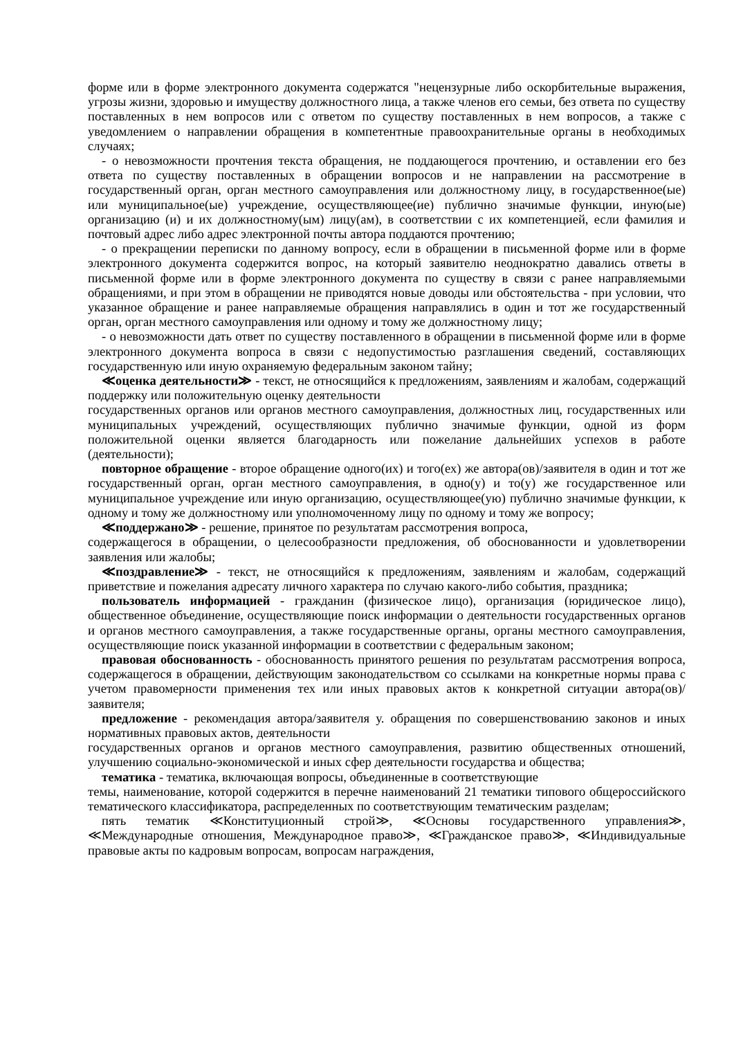форме или в форме электронного документа содержатся "нецензурные либо оскорбительные выражения, угрозы жизни, здоровью и имуществу должностного лица, а также членов его семьи, без ответа по существу поставленных в нем вопросов или с ответом по существу поставленных в нем вопросов, а также с уведомлением о направлении обращения в компетентные правоохранительные органы в необходимых случаях;
- о невозможности прочтения текста обращения, не поддающегося прочтению, и оставлении его без ответа по существу поставленных в обращении вопросов и не направлении на рассмотрение в государственный орган, орган местного самоуправления или должностному лицу, в государственное(ые) или муниципальное(ые) учреждение, осуществляющее(ие) публично значимые функции, иную(ые) организацию (и) и их должностному(ым) лицу(ам), в соответствии с их компетенцией, если фамилия и почтовый адрес либо адрес электронной почты автора поддаются прочтению;
- о прекращении переписки по данному вопросу, если в обращении в письменной форме или в форме электронного документа содержится вопрос, на который заявителю неоднократно давались ответы в письменной форме или в форме электронного документа по существу в связи с ранее направляемыми обращениями, и при этом в обращении не приводятся новые доводы или обстоятельства - при условии, что указанное обращение и ранее направляемые обращения направлялись в один и тот же государственный орган, орган местного самоуправления или одному и тому же должностному лицу;
- о невозможности дать ответ по существу поставленного в обращении в письменной форме или в форме электронного документа вопроса в связи с недопустимостью разглашения сведений, составляющих государственную или иную охраняемую федеральным законом тайну;
≪оценка деятельности≫ - текст, не относящийся к предложениям, заявлениям и жалобам, содержащий поддержку или положительную оценку деятельности
государственных органов или органов местного самоуправления, должностных лиц, государственных или муниципальных учреждений, осуществляющих публично значимые функции, одной из форм положительной оценки является благодарность или пожелание дальнейших успехов в работе (деятельности);
повторное обращение - второе обращение одного(их) и того(ех) же автора(ов)/заявителя в один и тот же государственный орган, орган местного самоуправления, в одно(у) и то(у) же государственное или муниципальное учреждение или иную организацию, осуществляющее(ую) публично значимые функции, к одному и тому же должностному или уполномоченному лицу по одному и тому же вопросу;
≪поддержано≫ - решение, принятое по результатам рассмотрения вопроса,
содержащегося в обращении, о целесообразности предложения, об обоснованности и удовлетворении заявления или жалобы;
≪поздравление≫ - текст, не относящийся к предложениям, заявлениям и жалобам, содержащий приветствие и пожелания адресату личного характера по случаю какого-либо события, праздника;
пользователь информацией - гражданин (физическое лицо), организация (юридическое лицо), общественное объединение, осуществляющие поиск информации о деятельности государственных органов и органов местного самоуправления, а также государственные органы, органы местного самоуправления, осуществляющие поиск указанной информации в соответствии с федеральным законом;
правовая обоснованность - обоснованность принятого решения по результатам рассмотрения вопроса, содержащегося в обращении, действующим законодательством со ссылками на конкретные нормы права с учетом правомерности применения тех или иных правовых актов к конкретной ситуации автора(ов)/заявителя;
предложение - рекомендация автора/заявителя у. обращения по совершенствованию законов и иных нормативных правовых актов, деятельности
государственных органов и органов местного самоуправления, развитию общественных отношений, улучшению социально-экономической и иных сфер деятельности государства и общества;
тематика - тематика, включающая вопросы, объединенные в соответствующие
темы, наименование, которой содержится в перечне наименований 21 тематики типового общероссийского тематического классификатора, распределенных по соответствующим тематическим разделам;
пять тематик ≪Конституционный строй≫, ≪Основы государственного управления≫, ≪Международные отношения, Международное право≫, ≪Гражданское право≫, ≪Индивидуальные правовые акты по кадровым вопросам, вопросам награждения,